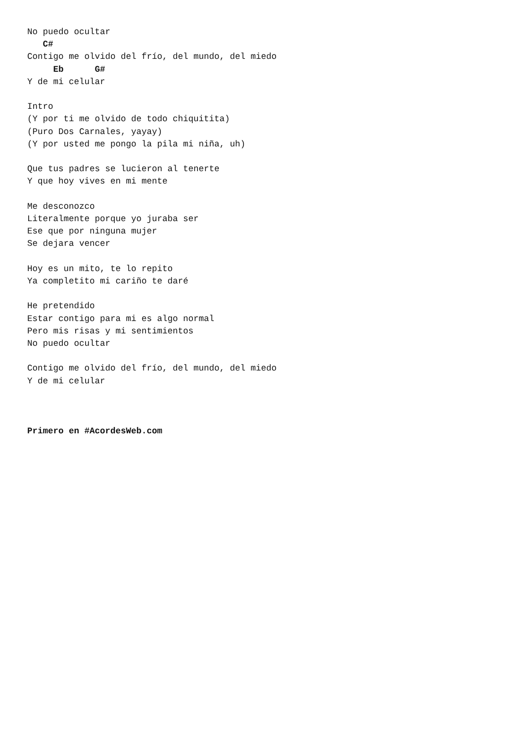No puedo ocultar
   C#
Contigo me olvido del frío, del mundo, del miedo
     Eb      G#
Y de mi celular

Intro
(Y por ti me olvido de todo chiquitita)
(Puro Dos Carnales, yayay)
(Y por usted me pongo la pila mi niña, uh)

Que tus padres se lucieron al tenerte
Y que hoy vives en mi mente

Me desconozco
Literalmente porque yo juraba ser
Ese que por ninguna mujer
Se dejara vencer

Hoy es un mito, te lo repito
Ya completito mi cariño te daré

He pretendido
Estar contigo para mi es algo normal
Pero mis risas y mi sentimientos
No puedo ocultar

Contigo me olvido del frío, del mundo, del miedo
Y de mi celular



Primero en #AcordesWeb.com